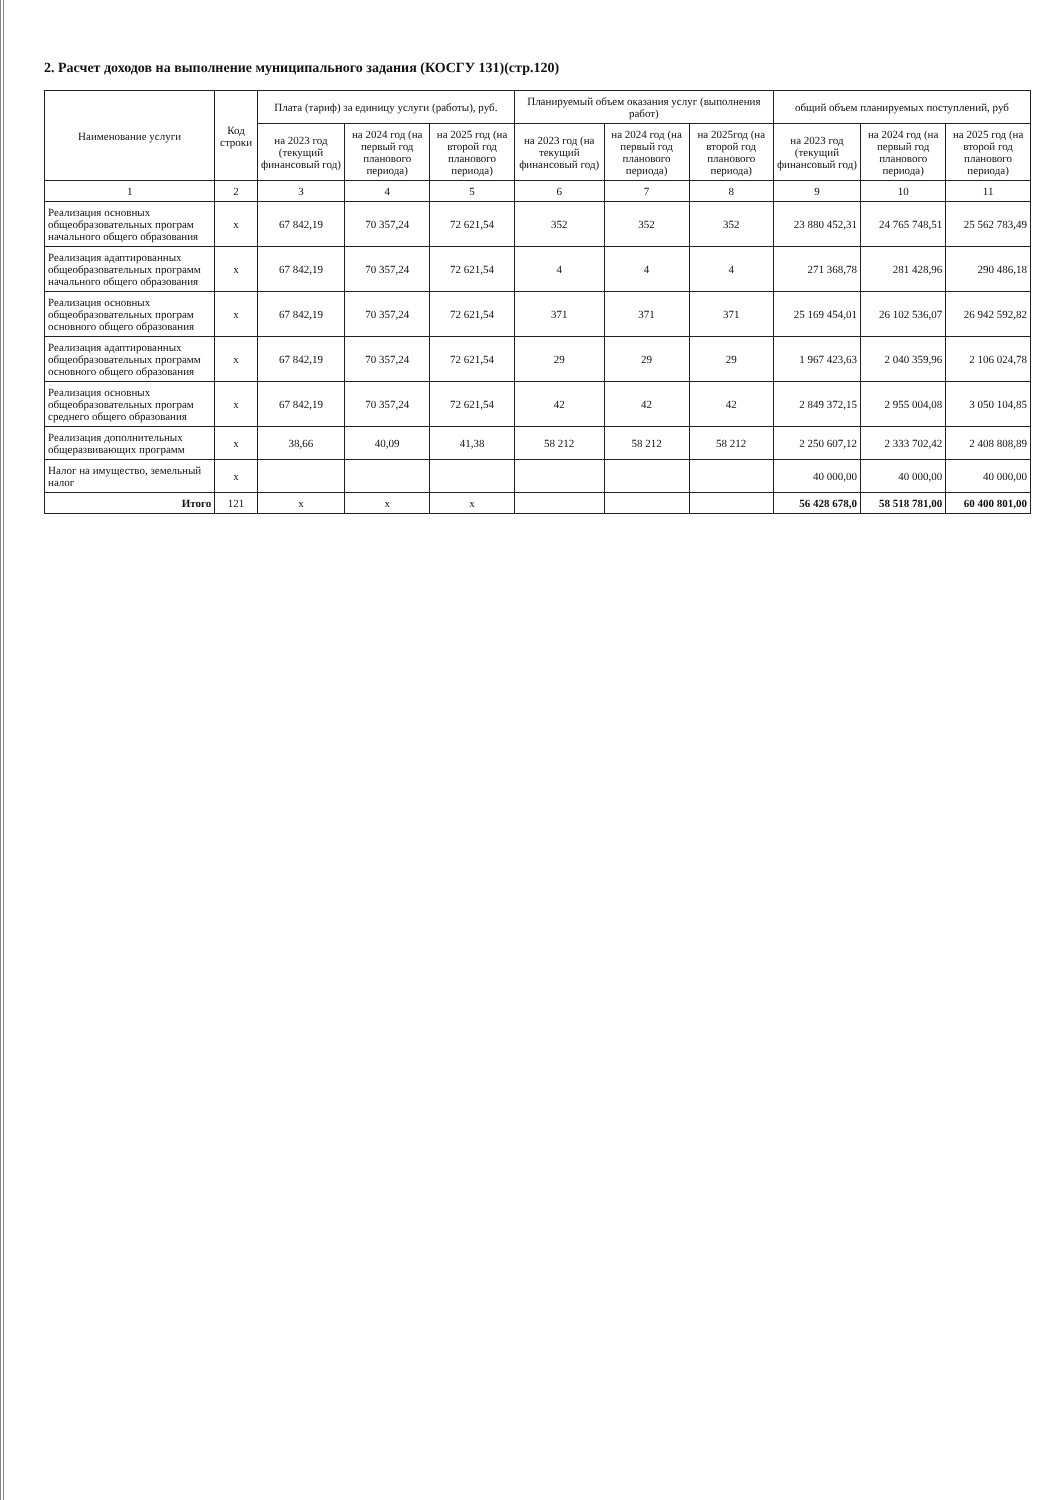2. Расчет доходов на выполнение муниципального задания (КОСГУ 131)(стр.120)
| Наименование услуги | Код строки | Плата (тариф) за единицу услуги (работы), руб. | | | Планируемый объем оказания услуг (выполнения работ) | | | общий объем планируемых поступлений, руб | | |
| --- | --- | --- | --- | --- | --- | --- | --- | --- | --- | --- |
| | | на 2023 год (текущий финансовый год) | на 2024 год (на первый год планового периода) | на 2025 год (на второй год планового периода) | на 2023 год (на текущий финансовый год) | на 2024 год (на первый год планового периода) | на 2025год (на второй год планового периода) | на 2023 год (текущий финансовый год) | на 2024 год (на первый год планового периода) | на 2025 год (на второй год планового периода) |
| 1 | 2 | 3 | 4 | 5 | 6 | 7 | 8 | 9 | 10 | 11 |
| Реализация основных общеобразовательных програм начального общего образования | х | 67 842,19 | 70 357,24 | 72 621,54 | 352 | 352 | 352 | 23 880 452,31 | 24 765 748,51 | 25 562 783,49 |
| Реализация адаптированных общеобразовательных программ начального общего образования | х | 67 842,19 | 70 357,24 | 72 621,54 | 4 | 4 | 4 | 271 368,78 | 281 428,96 | 290 486,18 |
| Реализация основных общеобразовательных програм основного общего образования | х | 67 842,19 | 70 357,24 | 72 621,54 | 371 | 371 | 371 | 25 169 454,01 | 26 102 536,07 | 26 942 592,82 |
| Реализация адаптированных общеобразовательных программ основного общего образования | х | 67 842,19 | 70 357,24 | 72 621,54 | 29 | 29 | 29 | 1 967 423,63 | 2 040 359,96 | 2 106 024,78 |
| Реализация основных общеобразовательных програм среднего общего образования | х | 67 842,19 | 70 357,24 | 72 621,54 | 42 | 42 | 42 | 2 849 372,15 | 2 955 004,08 | 3 050 104,85 |
| Реализация дополнительных общеразвивающих программ | х | 38,66 | 40,09 | 41,38 | 58 212 | 58 212 | 58 212 | 2 250 607,12 | 2 333 702,42 | 2 408 808,89 |
| Налог на имущество, земельный налог | х | | | | | | | 40 000,00 | 40 000,00 | 40 000,00 |
| Итого | 121 | х | х | х | | | | 56 428 678,0 | 58 518 781,00 | 60 400 801,00 |